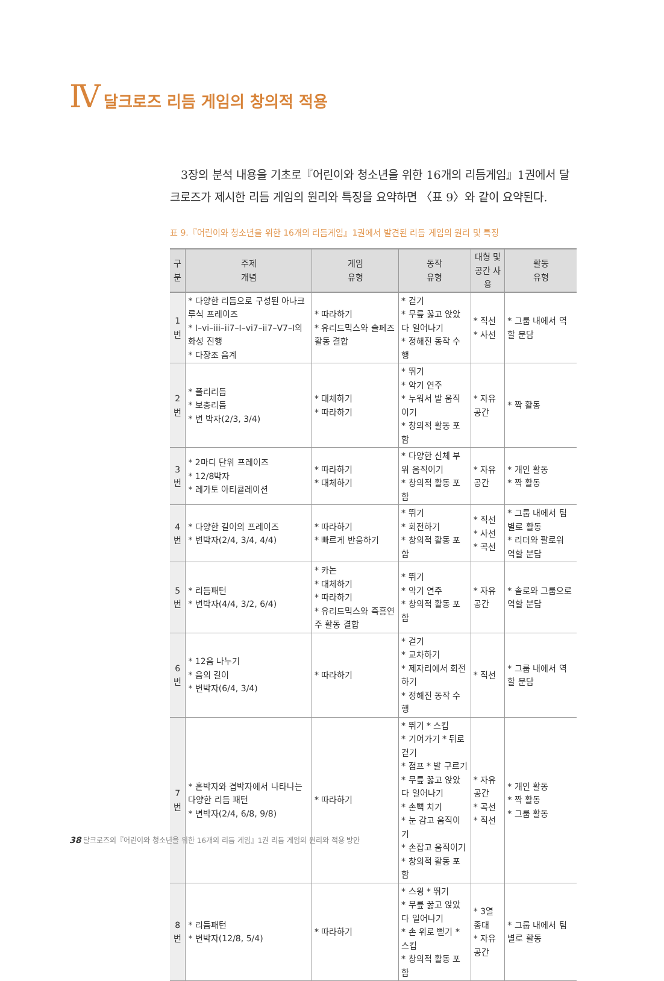Ⅳ 달크로즈 리듬 게임의 창의적 적용
3장의 분석 내용을 기초로『어린이와 청소년을 위한 16개의 리듬게임』1권에서 달크로즈가 제시한 리듬 게임의 원리와 특징을 요약하면 〈표 9〉와 같이 요약된다.
표 9.『어린이와 청소년을 위한 16개의 리듬게임』1권에서 발견된 리듬 게임의 원리 및 특징
| 구분 | 주제 개념 | 게임 유형 | 동작 유형 | 대형 및 공간 사용 | 활동 유형 |
| --- | --- | --- | --- | --- | --- |
| 1 번 | * 다양한 리듬으로 구성된 아나크루식 프레이즈 * I–vi–iii–ii7–I–vi7–ii7–V7–I의 화성 진행 * 다장조 음계 | * 따라하기 * 유리드믹스와 솔페즈 활동 결합 | * 걷기 * 무릎 꿇고 앉았다 일어나기 * 정해진 동작 수행 | * 직선 * 사선 | * 그룹 내에서 역할 분담 |
| 2 번 | * 폴리리듬 * 보충리듬 * 변 박자(2/3, 3/4) | * 대체하기 * 따라하기 | * 뛰기 * 악기 연주 * 누워서 발 움직이기 * 창의적 활동 포함 | * 자유 공간 | * 짝 활동 |
| 3 번 | * 2마디 단위 프레이즈 * 12/8박자 * 레가토 아티큘레이션 | * 따라하기 * 대체하기 | * 다양한 신체 부위 움직이기 * 창의적 활동 포함 | * 자유 공간 | * 개인 활동 * 짝 활동 |
| 4 번 | * 다양한 길이의 프레이즈 * 변박자(2/4, 3/4, 4/4) | * 따라하기 * 빠르게 반응하기 | * 뛰기 * 회전하기 * 창의적 활동 포함 | * 직선 * 사선 * 곡선 | * 그룹 내에서 팀별로 활동 * 리더와 팔로워 역할 분담 |
| 5 번 | * 리듬패턴 * 변박자(4/4, 3/2, 6/4) | * 카논 * 대체하기 * 따라하기 * 유리드믹스와 즉흥연주 활동 결합 | * 뛰기 * 악기 연주 * 창의적 활동 포함 | * 자유 공간 | * 솔로와 그룹으로 역할 분담 |
| 6 번 | * 12음 나누기 * 음의 길이 * 변박자(6/4, 3/4) | * 따라하기 | * 걷기 * 교차하기 * 제자리에서 회전하기 * 정해진 동작 수행 | * 직선 | * 그룹 내에서 역할 분담 |
| 7 번 | * 홑박자와 겹박자에서 나타나는 다양한 리듬 패턴 * 변박자(2/4, 6/8, 9/8) | * 따라하기 | * 뛰기 * 스킵 * 기어가기 * 뒤로 걷기 * 점프 * 발 구르기 * 무릎 꿇고 앉았다 일어나기 * 손뼉 치기 * 눈 감고 움직이기 * 손잡고 움직이기 * 창의적 활동 포함 | * 자유 공간 * 곡선 * 직선 | * 개인 활동 * 짝 활동 * 그룹 활동 |
| 8 번 | * 리듬패턴 * 변박자(12/8, 5/4) | * 따라하기 | * 스윙 * 뛰기 * 무릎 꿇고 앉았다 일어나기 * 손 위로 뻗기 * 스킵 * 창의적 활동 포함 | * 3열 종대 * 자유 공간 | * 그룹 내에서 팀별로 활동 |
38 달크로즈의『어린이와 청소년을 위한 16개의 리듬 게임』1권 리듬 게임의 원리와 적용 방안